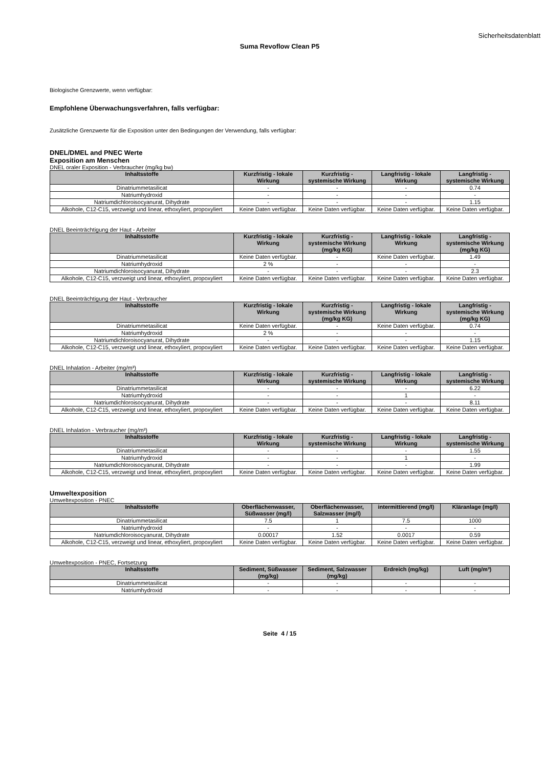Sicherheitsdatenblatt
Suma Revoflow Clean P5
Biologische Grenzwerte, wenn verfügbar:
Empfohlene Überwachungsverfahren, falls verfügbar:
Zusätzliche Grenzwerte für die Exposition unter den Bedingungen der Verwendung, falls verfügbar:
DNEL/DMEL and PNEC Werte
Exposition am Menschen
DNEL oraler Exposition - Verbraucher (mg/kg bw)
| Inhaltsstoffe | Kurzfristig - lokale Wirkung | Kurzfristig - systemische Wirkung | Langfristig - lokale Wirkung | Langfristig - systemische Wirkung |
| --- | --- | --- | --- | --- |
| Dinatriummetasilicat | - | - | - | 0.74 |
| Natriumhydroxid | - | - | - | - |
| Natriumdichloroisocyanurat, Dihydrate | - | - | - | 1.15 |
| Alkohole, C12-C15, verzweigt und linear, ethoxyliert, propoxyliert | Keine Daten verfügbar. | Keine Daten verfügbar. | Keine Daten verfügbar. | Keine Daten verfügbar. |
DNEL Beeinträchtigung der Haut - Arbeiter
| Inhaltsstoffe | Kurzfristig - lokale Wirkung | Kurzfristig - systemische Wirkung (mg/kg KG) | Langfristig - lokale Wirkung | Langfristig - systemische Wirkung (mg/kg KG) |
| --- | --- | --- | --- | --- |
| Dinatriummetasilicat | Keine Daten verfügbar. | - | Keine Daten verfügbar. | 1.49 |
| Natriumhydroxid | 2 % | - | - | - |
| Natriumdichloroisocyanurat, Dihydrate | - | - | - | 2.3 |
| Alkohole, C12-C15, verzweigt und linear, ethoxyliert, propoxyliert | Keine Daten verfügbar. | Keine Daten verfügbar. | Keine Daten verfügbar. | Keine Daten verfügbar. |
DNEL Beeinträchtigung der Haut - Verbraucher
| Inhaltsstoffe | Kurzfristig - lokale Wirkung | Kurzfristig - systemische Wirkung (mg/kg KG) | Langfristig - lokale Wirkung | Langfristig - systemische Wirkung (mg/kg KG) |
| --- | --- | --- | --- | --- |
| Dinatriummetasilicat | Keine Daten verfügbar. | - | Keine Daten verfügbar. | 0.74 |
| Natriumhydroxid | 2 % | - | - | - |
| Natriumdichloroisocyanurat, Dihydrate | - | - | - | 1.15 |
| Alkohole, C12-C15, verzweigt und linear, ethoxyliert, propoxyliert | Keine Daten verfügbar. | Keine Daten verfügbar. | Keine Daten verfügbar. | Keine Daten verfügbar. |
DNEL Inhalation - Arbeiter (mg/m³)
| Inhaltsstoffe | Kurzfristig - lokale Wirkung | Kurzfristig - systemische Wirkung | Langfristig - lokale Wirkung | Langfristig - systemische Wirkung |
| --- | --- | --- | --- | --- |
| Dinatriummetasilicat | - | - | - | 6.22 |
| Natriumhydroxid | - | - | 1 | - |
| Natriumdichloroisocyanurat, Dihydrate | - | - | - | 8.11 |
| Alkohole, C12-C15, verzweigt und linear, ethoxyliert, propoxyliert | Keine Daten verfügbar. | Keine Daten verfügbar. | Keine Daten verfügbar. | Keine Daten verfügbar. |
DNEL Inhalation - Verbraucher (mg/m³)
| Inhaltsstoffe | Kurzfristig - lokale Wirkung | Kurzfristig - systemische Wirkung | Langfristig - lokale Wirkung | Langfristig - systemische Wirkung |
| --- | --- | --- | --- | --- |
| Dinatriummetasilicat | - | - | - | 1.55 |
| Natriumhydroxid | - | - | 1 | - |
| Natriumdichloroisocyanurat, Dihydrate | - | - | - | 1.99 |
| Alkohole, C12-C15, verzweigt und linear, ethoxyliert, propoxyliert | Keine Daten verfügbar. | Keine Daten verfügbar. | Keine Daten verfügbar. | Keine Daten verfügbar. |
Umweltexposition
Umweltexposition - PNEC
| Inhaltsstoffe | Oberflächenwasser, Süßwasser (mg/l) | Oberflächenwasser, Salzwasser (mg/l) | intermittierend (mg/l) | Kläranlage (mg/l) |
| --- | --- | --- | --- | --- |
| Dinatriummetasilicat | 7.5 | 1 | 7.5 | 1000 |
| Natriumhydroxid | - | - | - | - |
| Natriumdichloroisocyanurat, Dihydrate | 0.00017 | 1.52 | 0.0017 | 0.59 |
| Alkohole, C12-C15, verzweigt und linear, ethoxyliert, propoxyliert | Keine Daten verfügbar. | Keine Daten verfügbar. | Keine Daten verfügbar. | Keine Daten verfügbar. |
Umweltexposition - PNEC, Fortsetzung
| Inhaltsstoffe | Sediment, Süßwasser (mg/kg) | Sediment, Salzwasser (mg/kg) | Erdreich (mg/kg) | Luft (mg/m³) |
| --- | --- | --- | --- | --- |
| Dinatriummetasilicat | - | - | - | - |
| Natriumhydroxid | - | - | - | - |
Seite 4 / 15